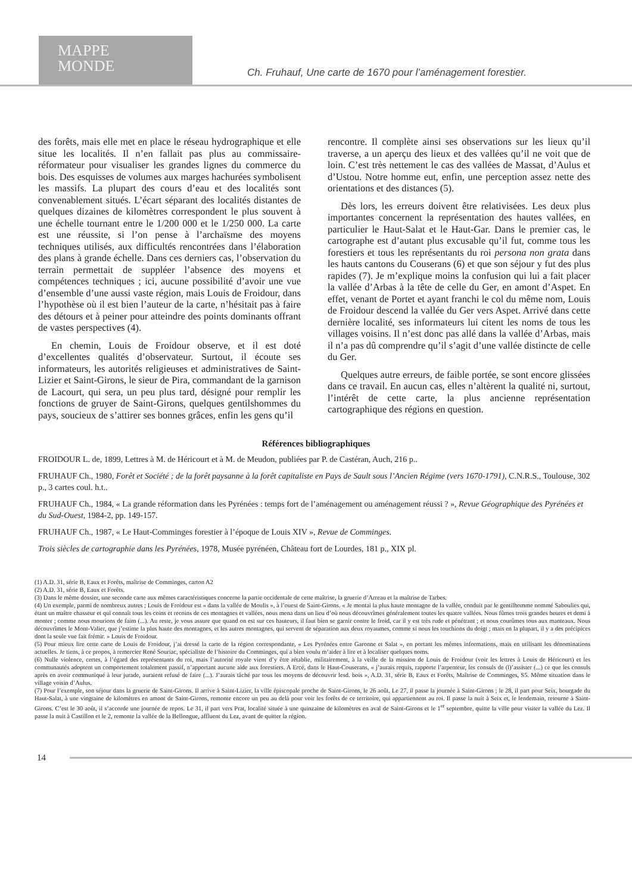MAPPE
MONDE
Ch. Fruhauf, Une carte de 1670 pour l’aménagement forestier.
des forêts, mais elle met en place le réseau hydrographique et elle situe les localités. Il n’en fallait pas plus au commissaire-réformateur pour visualiser les grandes lignes du commerce du bois. Des esquisses de volumes aux marges hachurées symbolisent les massifs. La plupart des cours d’eau et des localités sont convenablement situés. L’écart séparant des localités distantes de quelques dizaines de kilomètres correspondent le plus souvent à une échelle tournant entre le 1/200 000 et le 1/250 000. La carte est une réussite, si l’on pense à l’archaïsme des moyens techniques utilisés, aux difficultés rencontrées dans l’élaboration des plans à grande échelle. Dans ces derniers cas, l’observation du terrain permettait de suppléer l’absence des moyens et compétences techniques ; ici, aucune possibilité d’avoir une vue d’ensemble d’une aussi vaste région, mais Louis de Froidour, dans l’hypothèse où il est bien l’auteur de la carte, n’hésitait pas à faire des détours et à peiner pour atteindre des points dominants offrant de vastes perspectives (4).
En chemin, Louis de Froidour observe, et il est doté d’excellentes qualités d’observateur. Surtout, il écoute ses informateurs, les autorités religieuses et administratives de Saint-Lizier et Saint-Girons, le sieur de Pira, commandant de la garnison de Lacourt, qui sera, un peu plus tard, désigné pour remplir les fonctions de gruyer de Saint-Girons, quelques gentilshommes du pays, soucieux de s’attirer ses bonnes grâces, enfin les gens qu’il
rencontre. Il complète ainsi ses observations sur les lieux qu’il traverse, a un aperçu des lieux et des vallées qu’il ne voit que de loin. C’est très nettement le cas des vallées de Massat, d’Aulus et d’Ustou. Notre homme eut, enfin, une perception assez nette des orientations et des distances (5).
Dès lors, les erreurs doivent être relativisées. Les deux plus importantes concernent la représentation des hautes vallées, en particulier le Haut-Salat et le Haut-Gar. Dans le premier cas, le cartographe est d’autant plus excusable qu’il fut, comme tous les forestiers et tous les représentants du roi persona non grata dans les hauts cantons du Couserans (6) et que son séjour y fut des plus rapides (7). Je m’explique moins la confusion qui lui a fait placer la vallée d’Arbas à la tête de celle du Ger, en amont d’Aspet. En effet, venant de Portet et ayant franchi le col du même nom, Louis de Froidour descend la vallée du Ger vers Aspet. Arrivé dans cette dernière localité, ses informateurs lui citent les noms de tous les villages voisins. Il n’est donc pas allé dans la vallée d’Arbas, mais il n’a pas dû comprendre qu’il s’agit d’une vallée distincte de celle du Ger.
Quelques autre erreurs, de faible portée, se sont encore glissées dans ce travail. En aucun cas, elles n’altèrent la qualité ni, surtout, l’intérêt de cette carte, la plus ancienne représentation cartographique des régions en question.
Références bibliographiques
FROIDOUR L. de, 1899, Lettres à M. de Héricourt et à M. de Meudon, publiées par P. de Castéran, Auch, 216 p..
FRUHAUF Ch., 1980, Forêt et Société ; de la forêt paysanne à la forêt capitaliste en Pays de Sault sous l’Ancien Régime (vers 1670-1791), C.N.R.S., Toulouse, 302 p., 3 cartes coul. h.t..
FRUHAUF Ch., 1984, « La grande réformation dans les Pyrénées : temps fort de l’aménagement ou aménagement réussi ? », Revue Géographique des Pyrénées et du Sud-Ouest, 1984-2, pp. 149-157.
FRUHAUF Ch., 1987, « Le Haut-Comminges forestier à l’époque de Louis XIV », Revue de Comminges.
Trois siècles de cartographie dans les Pyrénées, 1978, Musée pyrénéen, Château fort de Lourdes, 181 p., XIX pl.
(1) A.D. 31, série B, Eaux et Forêts, maîtrise de Comminges, carton A2
(2) A.D. 31, série B, Eaux et Forêts.
(3) Dans le même dossier, une seconde carte aux mêmes caractéristiques concerne la partie occidentale de cette maîtrise, la gruerie d’Arreau et la maîtrise de Tarbes.
(4) Un exemple, parmi de nombreux autres ; Louis de Froidour est « dans la vallée de Moulis », à l’ouest de Saint-Girons. « Je montai la plus haute montagne de la vallée, conduit par le gentilhomme nommé Saboulies qui, étant un maître chasseur et qui connaît tous les coins et recoins de ces montagnes et vallées, nous mena dans un lieu d’où nous découvrîmes généralement toutes les quatre vallées. Nous fûmes trois grandes heures et demi à monter ; comme nous mourions de faim (...). Au reste, je vous assure que quand on est sur ces hauteurs, il faut bien se garnir contre le froid, car il y est très rude et pénétrant ; et nous courûmes tous aux manteaux. Nous découvrîmes le Mont-Valier, que j’estime la plus haute des montagnes, et les autres montagnes, qui servent de séparation aux deux royaumes, comme si nous les touchions du doigt ; mais en la plupart, il y a des précipices dont la seule vue fait frémir. » Louis de Froidour.
(5) Pour mieux lire cette carte de Louis de Froidour, j’ai dressé la carte de la région correspondante, « Les Pyrénées entre Garonne et Salat », en portant les mêmes informations, mais en utilisant les dénominations actuelles. Je tiens, à ce propos, à remercier René Souriac, spécialiste de l’histoire du Comminges, qui a bien voulu m’aider à lire et à localiser quelques noms.
(6) Nulle violence, certes, à l’égard des représentants du roi, mais l’autorité royale vient d’y être rétablie, militairement, à la veille de la mission de Louis de Froidour (voir les lettres à Louis de Héricourt) et les communautés adoptent un comportement totalement passif, n’apportant aucune aide aux forestiers. A Ercé, dans le Haut-Couserans, « j’aurais requis, rapporte l’arpenteur, les consuls de (l)’assister (...) ce que les consuls après en avoir communiqué à leur jurade, auraient refusé de faire (...). J’aurais tâché par tous les moyens de découvrir lesd. bois », A.D. 31, série B, Eaux et Forêts, Maîtrise de Comminges, S5. Même situation dans le village voisin d’Aulus.
(7) Pour l’exemple, son séjour dans la gruerie de Saint-Girons. Il arrive à Saint-Lizier, la ville épiscopale proche de Saint-Girons, le 26 août. Le 27, il passe la journée à Saint-Girons ; le 28, il part pour Seix, bourgade du Haut-Salat, à une vingtaine de kilomètres en amont de Saint-Girons, remonte encore un peu au delà pour voir les forêts de ce territoire, qui appartiennent au roi. Il passe la nuit à Seix et, le lendemain, retourne à Saint-Girons. C’est le 30 août, il s’accorde une journée de repos. Le 31, il part vers Prat, localité située à une quinzaine de kilomètres en aval de Saint-Girons et le 1<sup>er</sup> septembre, quitte la ville pour visiter la vallée du Lez. Il passe la nuit à Castillon et le 2, remonte la vallée de la Bellongue, affluent du Lez, avant de quitter la région.
14